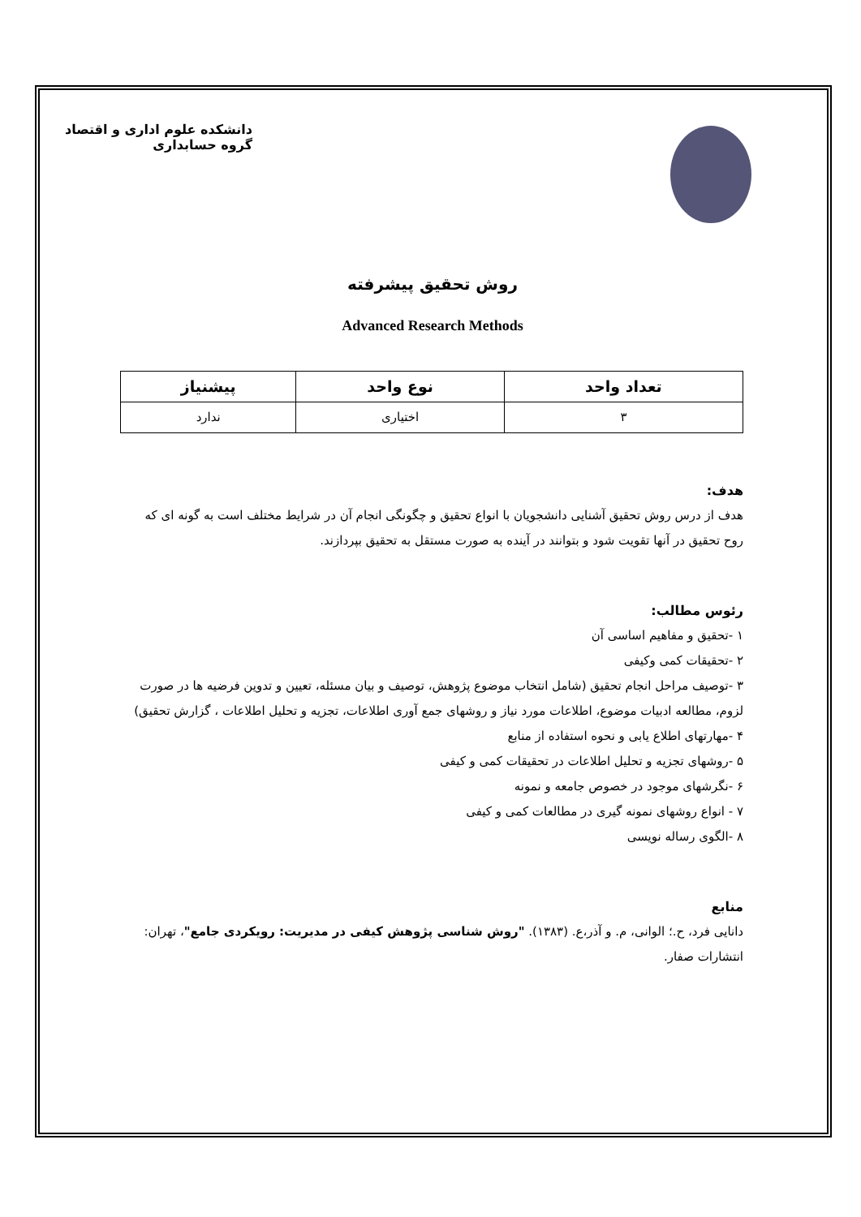دانشکده علوم اداری و اقتصاد
گروه حسابداری
روش تحقیق پیشرفته
Advanced Research Methods
| تعداد واحد | نوع واحد | پیشنیاز |
| --- | --- | --- |
| ۳ | اختیاری | ندارد |
هدف:
هدف از درس روش تحقیق آشنایی دانشجویان با انواع تحقیق و چگونگی انجام آن در شرایط مختلف است به گونه ای که روح تحقیق در آنها تقویت شود و بتوانند در آینده به صورت مستقل به تحقیق بپردازند.
رئوس مطالب:
۱ -تحقیق و مفاهیم اساسی آن
۲ -تحقیقات کمی وکیفی
۳ -توصیف مراحل انجام تحقیق (شامل انتخاب موضوع پژوهش، توصیف و بیان مسئله، تعیین و تدوین فرضیه ها در صورت لزوم، مطالعه ادبیات موضوع، اطلاعات مورد نیاز و روشهای جمع آوری اطلاعات، تجزیه و تحلیل اطلاعات ، گزارش تحقیق)
۴ -مهارتهای اطلاع یابی و نحوه استفاده از منابع
۵ -روشهای تجزیه و تحلیل اطلاعات در تحقیقات کمی و کیفی
۶ -نگرشهای موجود در خصوص جامعه و نمونه
۷ - انواع روشهای نمونه گیری در مطالعات کمی و کیفی
۸ -الگوی رساله نویسی
منابع
دانایی فرد، ح.؛ الوانی، م. و آذر،ع. (۱۳۸۳). "روش شناسی پژوهش کیفی در مدیریت: رویکردی جامع"، تهران: انتشارات صفار.